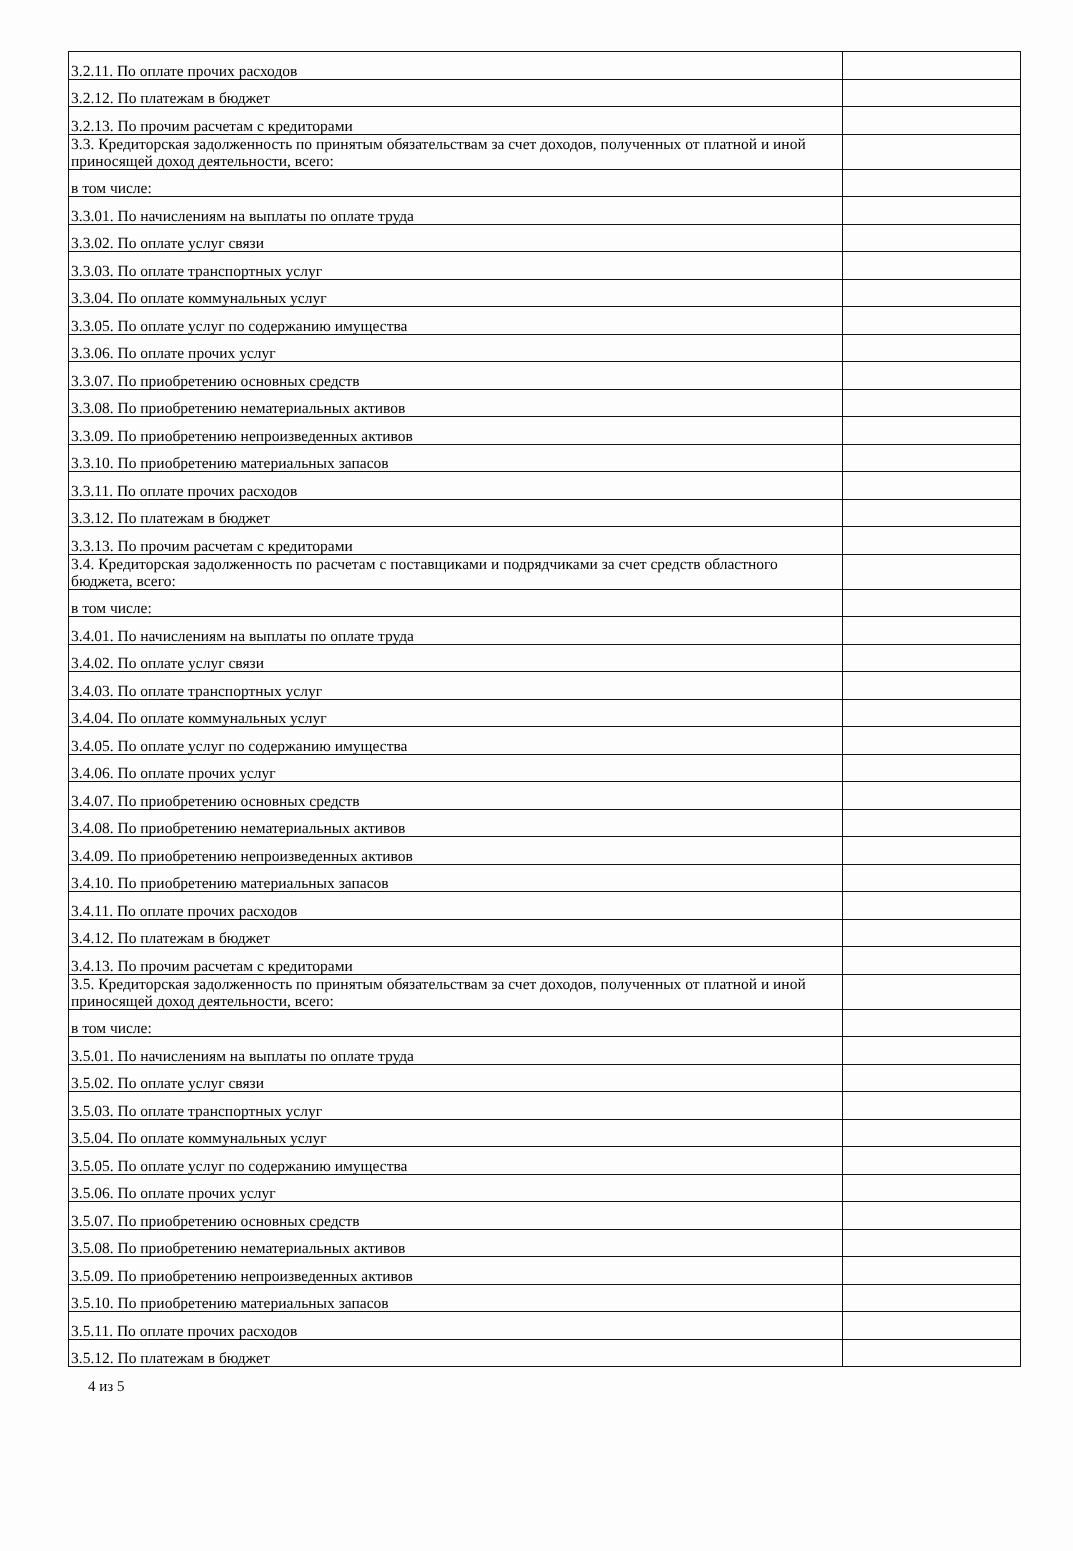| 3.2.11. По оплате прочих расходов | |
| 3.2.12. По платежам в бюджет | |
| 3.2.13. По прочим расчетам с кредиторами | |
| 3.3. Кредиторская задолженность по принятым обязательствам за счет доходов, полученных от платной и иной приносящей доход деятельности, всего: | |
| в том числе: | |
| 3.3.01. По начислениям на выплаты по оплате труда | |
| 3.3.02. По оплате услуг связи | |
| 3.3.03. По оплате транспортных услуг | |
| 3.3.04. По оплате коммунальных услуг | |
| 3.3.05. По оплате услуг по содержанию имущества | |
| 3.3.06. По оплате прочих услуг | |
| 3.3.07. По приобретению основных средств | |
| 3.3.08. По приобретению нематериальных активов | |
| 3.3.09. По приобретению непроизведенных активов | |
| 3.3.10. По приобретению материальных запасов | |
| 3.3.11. По оплате прочих расходов | |
| 3.3.12. По платежам в бюджет | |
| 3.3.13. По прочим расчетам с кредиторами | |
| 3.4. Кредиторская задолженность по расчетам с поставщиками и подрядчиками за счет средств областного бюджета, всего: | |
| в том числе: | |
| 3.4.01. По начислениям на выплаты по оплате труда | |
| 3.4.02. По оплате услуг связи | |
| 3.4.03. По оплате транспортных услуг | |
| 3.4.04. По оплате коммунальных услуг | |
| 3.4.05. По оплате услуг по содержанию имущества | |
| 3.4.06. По оплате прочих услуг | |
| 3.4.07. По приобретению основных средств | |
| 3.4.08. По приобретению нематериальных активов | |
| 3.4.09. По приобретению непроизведенных активов | |
| 3.4.10. По приобретению материальных запасов | |
| 3.4.11. По оплате прочих расходов | |
| 3.4.12. По платежам в бюджет | |
| 3.4.13. По прочим расчетам с кредиторами | |
| 3.5. Кредиторская задолженность по принятым обязательствам за счет доходов, полученных от платной и иной приносящей доход деятельности, всего: | |
| в том числе: | |
| 3.5.01. По начислениям на выплаты по оплате труда | |
| 3.5.02. По оплате услуг связи | |
| 3.5.03. По оплате транспортных услуг | |
| 3.5.04. По оплате коммунальных услуг | |
| 3.5.05. По оплате услуг по содержанию имущества | |
| 3.5.06. По оплате прочих услуг | |
| 3.5.07. По приобретению основных средств | |
| 3.5.08. По приобретению нематериальных активов | |
| 3.5.09. По приобретению непроизведенных активов | |
| 3.5.10. По приобретению материальных запасов | |
| 3.5.11. По оплате прочих расходов | |
| 3.5.12. По платежам в бюджет | |
4 из 5